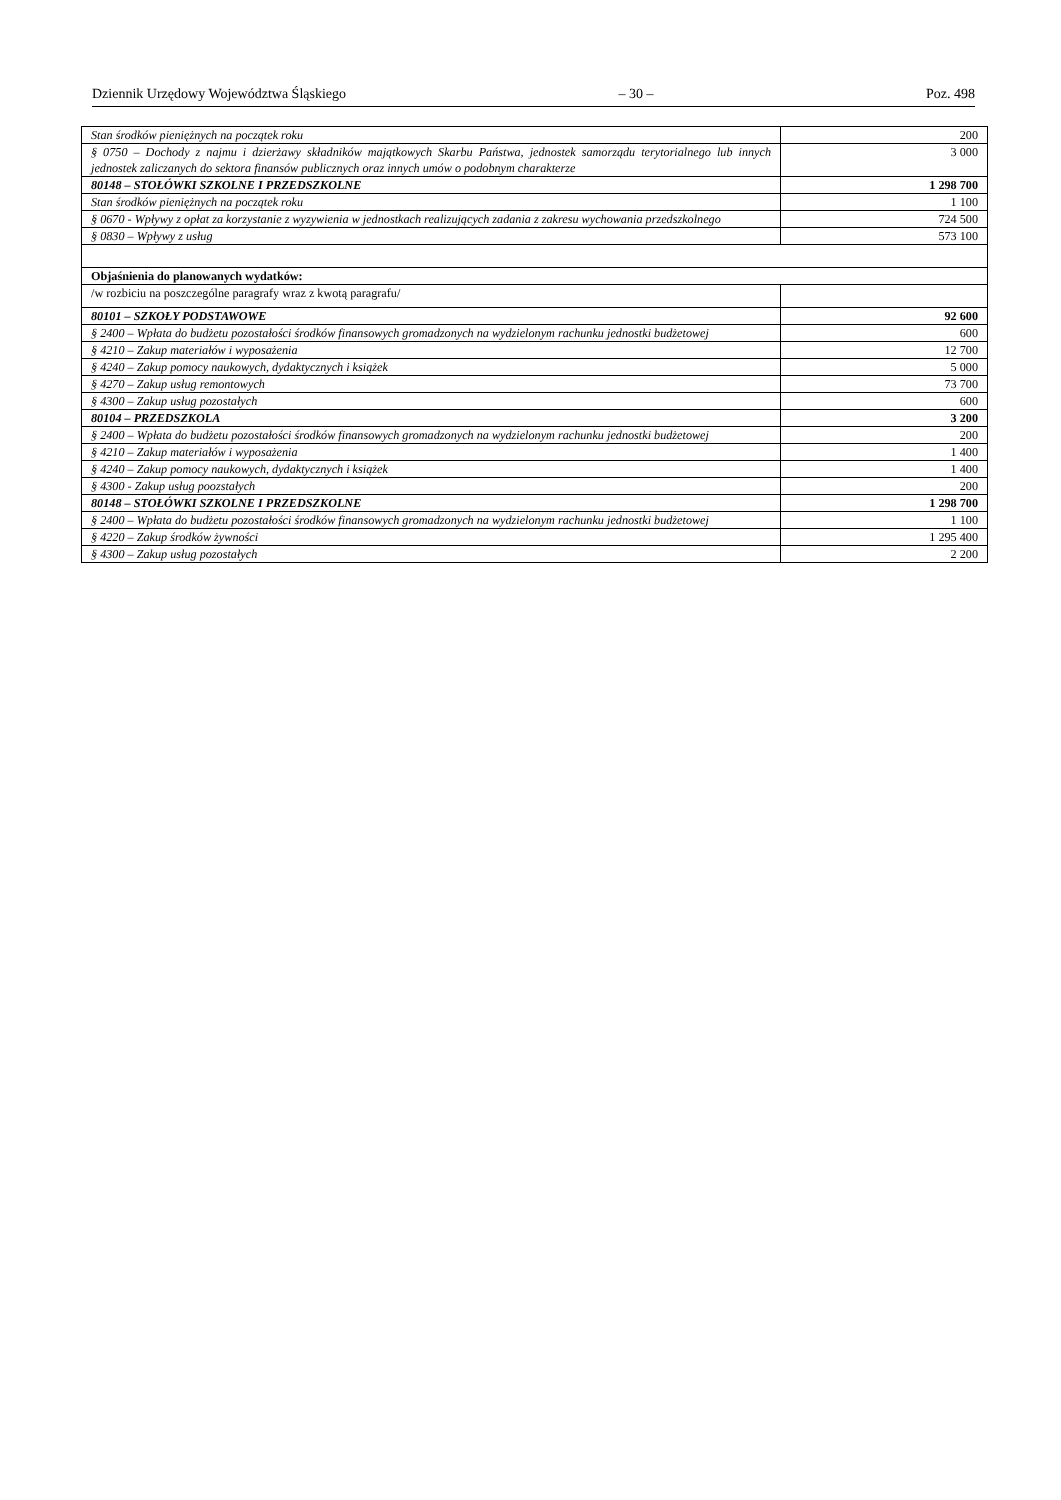Dziennik Urzędowy Województwa Śląskiego – 30 – Poz. 498
| Stan środków pieniężnych na początek roku | 200 |
| § 0750 – Dochody z najmu i dzierżawy składników majątkowych Skarbu Państwa, jednostek samorządu terytorialnego lub innych jednostek zaliczanych do sektora finansów publicznych oraz innych umów o podobnym charakterze | 3 000 |
| 80148 – STOŁÓWKI SZKOLNE I PRZEDSZKOLNE | 1 298 700 |
| Stan środków pieniężnych na początek roku | 1 100 |
| § 0670 - Wpływy z opłat za korzystanie z wyzywienia w jednostkach realizujących zadania z zakresu wychowania przedszkolnego | 724 500 |
| § 0830 – Wpływy z usług | 573 100 |
| Objaśnienia do planowanych wydatków: | |
| /w rozbiciu na poszczególne paragrafy wraz z kwotą paragrafu/ | |
| 80101 – SZKOŁY PODSTAWOWE | 92 600 |
| § 2400 – Wpłata do budżetu pozostałości środków finansowych gromadzonych na wydzielonym rachunku jednostki budżetowej | 600 |
| § 4210 – Zakup materiałów i wyposażenia | 12 700 |
| § 4240 – Zakup pomocy naukowych, dydaktycznych i książek | 5 000 |
| § 4270 – Zakup usług remontowych | 73 700 |
| § 4300 – Zakup usług pozostałych | 600 |
| 80104 – PRZEDSZKOLA | 3 200 |
| § 2400 – Wpłata do budżetu pozostałości środków finansowych gromadzonych na wydzielonym rachunku jednostki budżetowej | 200 |
| § 4210 – Zakup materiałów i wyposażenia | 1 400 |
| § 4240 – Zakup pomocy naukowych, dydaktycznych i książek | 1 400 |
| § 4300 - Zakup usług poozstałych | 200 |
| 80148 – STOŁÓWKI SZKOLNE I PRZEDSZKOLNE | 1 298 700 |
| § 2400 – Wpłata do budżetu pozostałości środków finansowych gromadzonych na wydzielonym rachunku jednostki budżetowej | 1 100 |
| § 4220 – Zakup środków żywności | 1 295 400 |
| § 4300 – Zakup usług pozostałych | 2 200 |